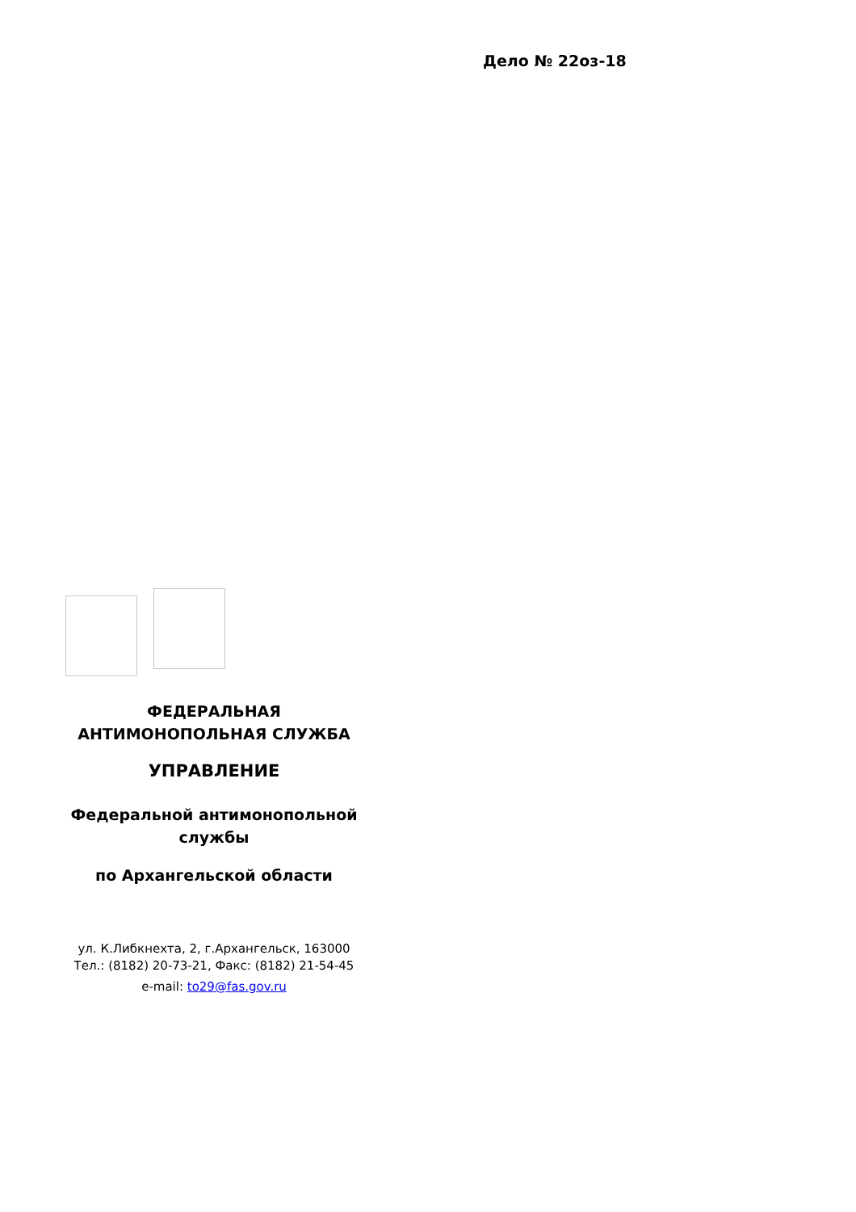Дело № 22оз-18
ФЕДЕРАЛЬНАЯ
АНТИМОНОПОЛЬНАЯ СЛУЖБА
УПРАВЛЕНИЕ
Федеральной антимонопольной
службы
по Архангельской области
ул. К.Либкнехта, 2, г.Архангельск, 163000
Тел.: (8182) 20-73-21, Факс: (8182) 21-54-45
e-mail: to29@fas.gov.ru